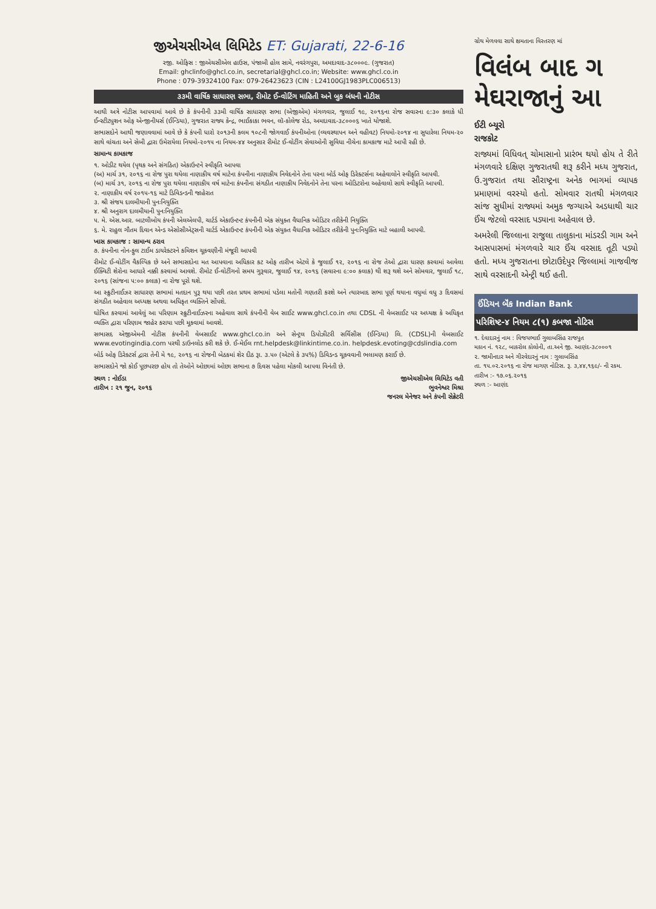જીએચસીએલ લિમિટેડ ET: Gujarati, 22-6-16
રજી. ઓફિસ : જીએચસીએલ હાઉસ, પંજાબી હોલ સામે, નવરંગપુરા, અમદાવાદ-૩૮૦૦૦૯. (ગુજરાત)
Email: ghclinfo@ghcl.co.in, secretarial@ghcl.co.in; Website: www.ghcl.co.in
Phone : 079-39324100 Fax: 079-26423623 (CIN : L24100GJ1983PLC006513)
૩૩મી વાર્ષિક સાધારણ સભા, રીમોટ ઈ-વોટિંગ માહિતી અને બુક બંધની નોટીસ
આથી અત્રે નોટીસ આપવામાં આવે છે કે કંપનીની ૩૩મી વાર્ષિક સાધારણ સભા (એજીએમ) મંગળવાર, જુલાઈ ૧૯, ૨૦૧૬ના રોજ સવારના ૯:૩૦ કલાકે ધી ઈન્સ્ટીટ્યુશન ઓફ એન્જીનીયર્સ (ઈન્ડિયા), ગુજરાત રાજ્ય કેન્દ્ર, ભાઈકાકા ભવન, લૉ-કોલેજ રોડ, અમદાવાદ-૩૮૦૦૦૬ ખાતે યોજાશે.
સભાસદોને આથી જણાવવામાં આવે છે કે કંપની ધારો ૨૦૧૩ની કલમ ૧૦૮ની જોગવાઈ કંપનીઓના (વ્યવસ્થાપન અને વહીવટ) નિયમો-૨૦૧૪ ના સુધારેલા નિયમ-૨૦ સાથે વાંચતા અને સેબી દ્વારા ઉમેરાયેલા નિયમો-૨૦૧૫ ના નિયમ-૪૪ અનુસાર રીમોટ ઈ-વોટીંગ સેવાઓની સુવિધા નીચેના કામકાજ માટે આપી રહી છે.
સામાન્ય કામકાજ
૧. ઓડીટ થયેલ (પૃથક અને સંગઠિત) એકાઉન્ટને સ્વીકૃતિ આપવા
(અ) માર્ચ ૩૧, ૨૦૧૬ ના રોજ પુરા થયેલા નાણાકીય વર્ષ માટેના કંપનીના નાણાકીય નિવેદનોને તેના પરના બોર્ડ ઓફ ડિરેક્ટર્સના અહેવાલોને સ્વીકૃતિ આપવી.
(બ) માર્ચ ૩૧, ૨૦૧૬ ના રોજ પુરા થયેલા નાણાકીય વર્ષ માટેના કંપનીના સંગઠીત નાણાકીય નિવેદનોને તેના પરના ઓડિટરોના અહેવાલો સાથે સ્વીકૃતિ આપવી.
૨. નાણાકીય વર્ષ ૨૦૧૫-૧૬ માટે ડિવિડન્ડની જાહેરાત
૩. શ્રી સંજય દાલમીયાની પુનઃનિયુક્તિ
૪. શ્રી અનુરાગ દાલમીયાની પુનઃનિયુક્તિ
૫. મે. એસ.આર. બાટલીબોય કંપની એલએલપી, ચાર્ટર્ડ એકાઉન્ટન્ટ કંપનીની એક સંયુક્ત વૈધાનિક ઓડિટર તરીકેની નિયુક્તિ
૬. મે. રાહુલ ગૌતમ દિવાન એન્ડ એસોસીએટ્સની ચાર્ટર્ડ એકાઉન્ટન્ટ કંપનીની એક સંયુક્ત વૈધાનિક ઓડિટર તરીકેની પુનઃનિયુક્તિ માટે બહાલી આપવી.
ખાસ કામકાજ : સામાન્ય ઠરાવ
૭. કંપનીના નોન-ફુલ ટાઈમ ડાયરેક્ટરને કમિશન ચૂકવણીની મંજૂરી આપવી
રીમોટ ઈ-વોટીંગ વૈકલ્પિક છે અને સભાસદોના મત આપવાના અધિકાર કટ ઓફ તારીખ એટલે કે જુલાઈ ૧૨, ૨૦૧૬ ના રોજ તેઓ દ્વારા ધારણ કરવામાં આવેલા ઈક્વિટી શેરોના આધારે નક્કી કરવામાં આવશે. રીમોટ ઈ-વોટીંગનો સમય ગુરૂવાર, જુલાઈ ૧૪, ૨૦૧૬ (સવારના ૯:૦૦ કલાક) થી શરૂ થશે અને સોમવાર, જુલાઈ ૧૮, ૨૦૧૬ (સાંજના ૫:૦૦ કલાક) ના રોજ પૂરો થશે.
આ સ્ક્રુટીનાઈઝર સાધારણ સભામાં મતદાન પુરૂ થયા પછી તરત પ્રથમ સભામાં પડેલા મતોની ગણતરી કરશે અને ત્યારબાદ સભા પૂર્ણ થયાના વધુમાં વધુ ૩ દિવસમાં સંગઠીત અહેવાલ અધ્યક્ષ અથવા અધિકૃત વ્યક્તિને સોંપશે.
ઘોષિત કરવામાં આવેલું આ પરિણામ સ્ક્રુટીનાઈઝરના અહેવાલ સાથે કંપનીની વેબ સાઈટ www.ghcl.co.in તથા CDSL ની વેબસાઈટ પર અધ્યક્ષ કે અધિકૃત વ્યક્તિ દ્વારા પરિણામ જાહેર કરાયા પછી મૂકવામાં આવશે.
સભાસદ એજીએમની નોટીસ કંપનીની વેબસાઈટ www.ghcl.co.in અને સેન્ટ્રલ ડિપોઝીટરી સર્વિસીસ (ઈન્ડિયા) લિ. (CDSL)ની વેબસાઈટ www.evotingindia.com પરથી ડાઉનલોડ કરી શકે છે. ઈ-મેઈલ rnt.helpdesk@linkintime.co.in. helpdesk.evoting@cdslindia.com
બોર્ડ ઓફ ડિરેક્ટર્સ દ્વારા તેની મે ૧૯, ૨૦૧૬ ના રોજની બેઠકમાં શેર દીઠ રૂા. ૩.૫૦ (એટલે કે ૩૫%) ડિવિડન્ડ ચૂકવવાની ભલામણ કરાઈ છે.
સભાસદોને જો કોઈ પૂછપરછ હોય તો તેઓને ઓછામાં ઓછા સભાના ૭ દિવસ પહેલા મોકલી આપવા વિનંતી છે.
સ્થળ : નોઈડા
તારીખ : ૨૧ જુન, ૨૦૧૬
જીએચસીએલ લિમિટેડ વતી
ભુવનેશ્વર મિશ્રા
જનરલ મેનેજર અને કંપની સેક્રેટરી
ગ્રોથ મેળવવા સાથે ક્ષમતાના વિસ્તરણ માં
વિલંબ બાદ ગ
મેઘરાજાનું આ
ઈટી બ્યૂરો
રાજકોટ
રાજ્યમાં વિધિવત્ ચોમાસાનો પ્રારંભ થયો હોય તે રીતે મંગળવારે દક્ષિણ ગુજરાતથી શરૂ કરીને મધ્ય ગુજરાત, ઉ.ગુજરાત તથા સૌરાષ્ટ્રના અનેક ભાગમાં વ્યાપક પ્રમાણમાં વરસ્યો હતો. સોમવાર રાતથી મંગળવાર સાંજ સુધીમાં રાજ્યમાં અમુક જગ્યાએ અડધાથી ચાર ઈંચ જેટલો વરસાદ પડ્યાના અહેવાલ છે.
અમરેલી જિલ્લાના રાજુલા તાલુકાના માંડરડી ગામ અને આસપાસમાં મંગળવારે ચાર ઈંચ વરસાદ તૂટી પડ્યો હતો. મધ્ય ગુજરાતના છોટાઉદેપુર જિલ્લામાં ગાજવીજ સાથે વરસાદની એન્ટ્રી થઈ હતી.
ઈંડિયન બૅંક Indian Bank
પરિશિષ્ટ-૪ નિયમ ૮(૧) કબજા નોટિસ
૧. દેવાદારનું નામ : વિજયભાઈ ગુલાબસિંહ રાજપુત
મકાન નં. ૧૨૮, બાકરોલ કોલોની, તા.અને જી. આણંદ-૩૮૦૦૦૧
૨. જામીનદાર અને ગીરવેદારનું નામ : ગુલાબસિંહ
તા. ૧૫.૦૨.૨૦૧૬ ના રોજ માગણ નોટિસ. રૂ. ૩,૪૪,૧૬૯/- ની રકમ.
તારીખ :- ૧૭.૦૬.૨૦૧૬
સ્થળ :- આણંદ